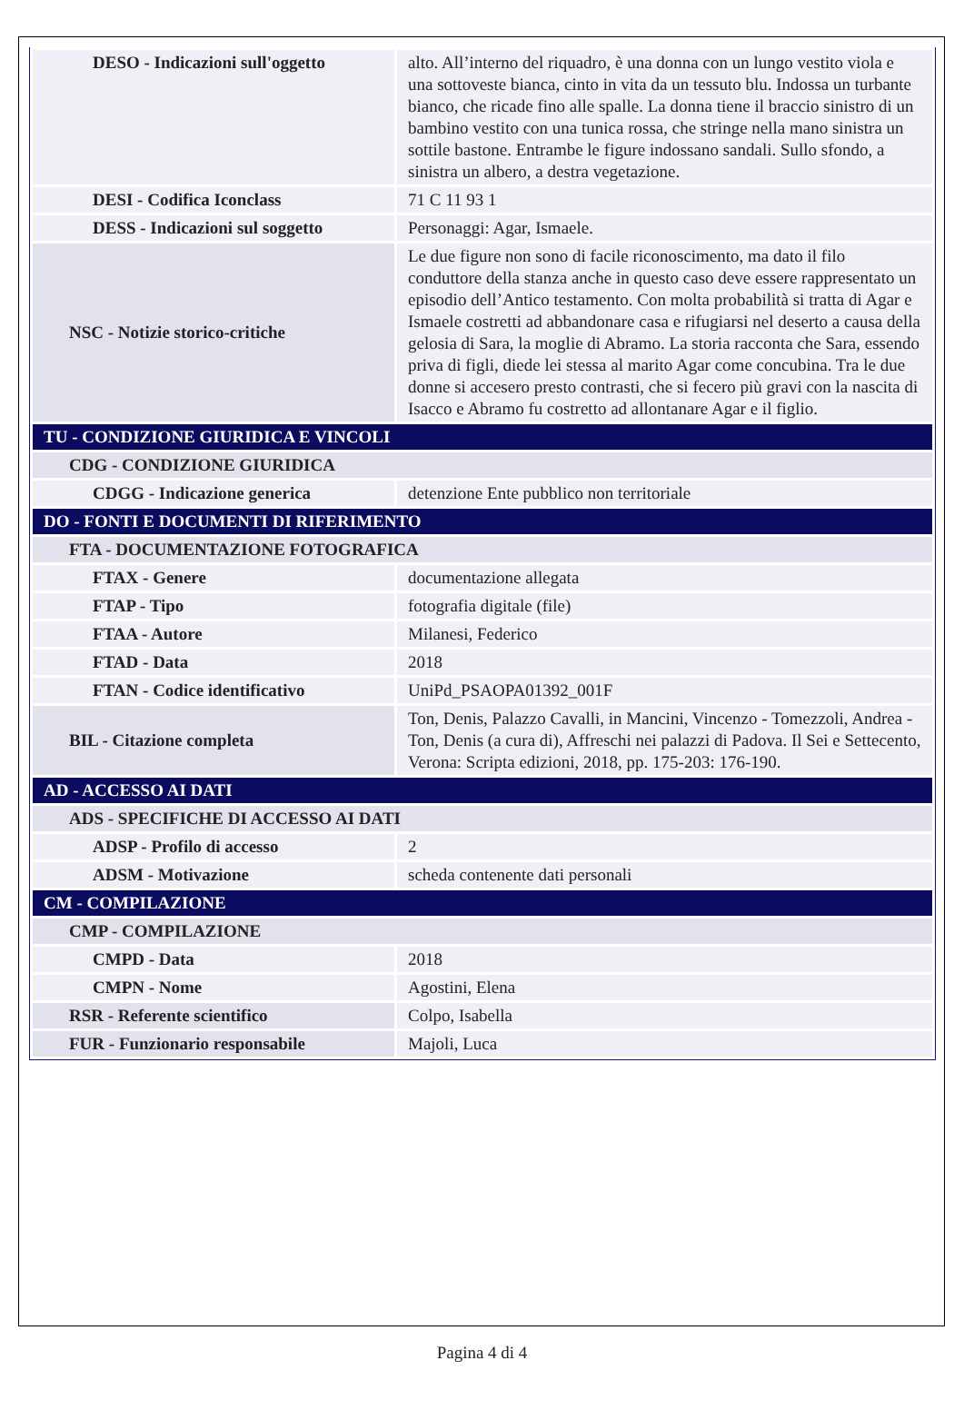| DESO - Indicazioni sull'oggetto | alto. All’interno del riquadro, è una donna con un lungo vestito viola e una sottoveste bianca, cinto in vita da un tessuto blu. Indossa un turbante bianco, che ricade fino alle spalle. La donna tiene il braccio sinistro di un bambino vestito con una tunica rossa, che stringe nella mano sinistra un sottile bastone. Entrambe le figure indossano sandali. Sullo sfondo, a sinistra un albero, a destra vegetazione. |
| DESI - Codifica Iconclass | 71 C 11 93 1 |
| DESS - Indicazioni sul soggetto | Personaggi: Agar, Ismaele. |
| NSC - Notizie storico-critiche | Le due figure non sono di facile riconoscimento, ma dato il filo conduttore della stanza anche in questo caso deve essere rappresentato un episodio dell’Antico testamento. Con molta probabilità si tratta di Agar e Ismaele costretti ad abbandonare casa e rifugiarsi nel deserto a causa della gelosia di Sara, la moglie di Abramo. La storia racconta che Sara, essendo priva di figli, diede lei stessa al marito Agar come concubina. Tra le due donne si accesero presto contrasti, che si fecero più gravi con la nascita di Isacco e Abramo fu costretto ad allontanare Agar e il figlio. |
| TU - CONDIZIONE GIURIDICA E VINCOLI | |
| CDG - CONDIZIONE GIURIDICA | |
| CDGG - Indicazione generica | detenzione Ente pubblico non territoriale |
| DO - FONTI E DOCUMENTI DI RIFERIMENTO | |
| FTA - DOCUMENTAZIONE FOTOGRAFICA | |
| FTAX - Genere | documentazione allegata |
| FTAP - Tipo | fotografia digitale (file) |
| FTAA - Autore | Milanesi, Federico |
| FTAD - Data | 2018 |
| FTAN - Codice identificativo | UniPd_PSAOPA01392_001F |
| BIL - Citazione completa | Ton, Denis, Palazzo Cavalli, in Mancini, Vincenzo - Tomezzoli, Andrea - Ton, Denis (a cura di), Affreschi nei palazzi di Padova. Il Sei e Settecento, Verona: Scripta edizioni, 2018, pp. 175-203: 176-190. |
| AD - ACCESSO AI DATI | |
| ADS - SPECIFICHE DI ACCESSO AI DATI | |
| ADSP - Profilo di accesso | 2 |
| ADSM - Motivazione | scheda contenente dati personali |
| CM - COMPILAZIONE | |
| CMP - COMPILAZIONE | |
| CMPD - Data | 2018 |
| CMPN - Nome | Agostini, Elena |
| RSR - Referente scientifico | Colpo, Isabella |
| FUR - Funzionario responsabile | Majoli, Luca |
Pagina 4 di 4